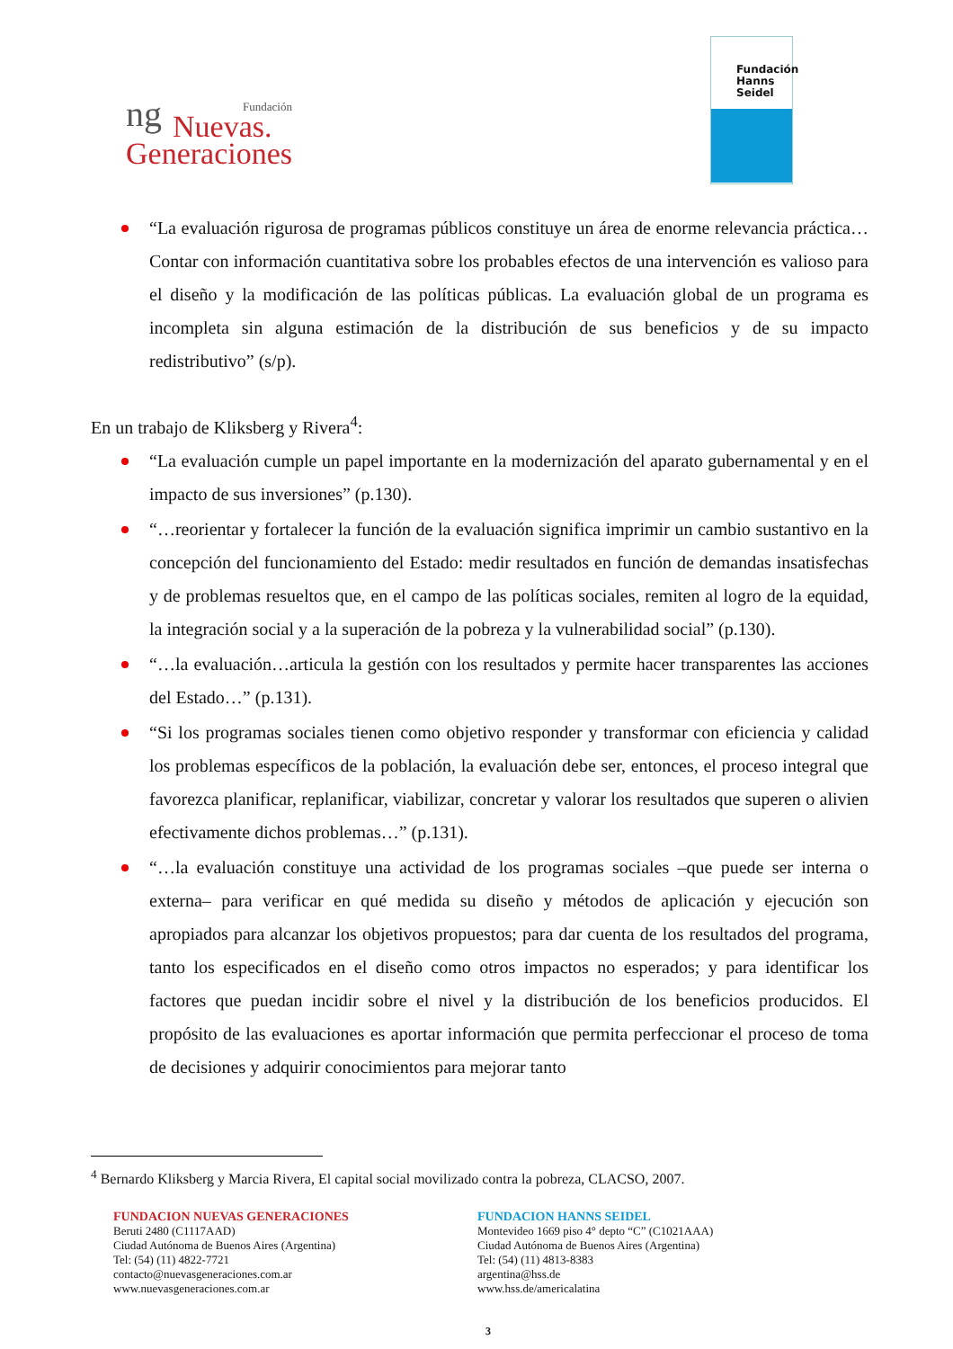ng
Fundación
Nuevas.
Generaciones
Fundación
Hanns
Seidel
“La evaluación rigurosa de programas públicos constituye un área de enorme relevancia práctica…Contar con información cuantitativa sobre los probables efectos de una intervención es valioso para el diseño y la modificación de las políticas públicas. La evaluación global de un programa es incompleta sin alguna estimación de la distribución de sus beneficios y de su impacto redistributivo” (s/p).
En un trabajo de Kliksberg y Rivera<sup>4</sup>:
“La evaluación cumple un papel importante en la modernización del aparato gubernamental y en el impacto de sus inversiones” (p.130).
“…reorientar y fortalecer la función de la evaluación significa imprimir un cambio sustantivo en la concepción del funcionamiento del Estado: medir resultados en función de demandas insatisfechas y de problemas resueltos que, en el campo de las políticas sociales, remiten al logro de la equidad, la integración social y a la superación de la pobreza y la vulnerabilidad social” (p.130).
“…la evaluación…articula la gestión con los resultados y permite hacer transparentes las acciones del Estado…” (p.131).
“Si los programas sociales tienen como objetivo responder y transformar con eficiencia y calidad los problemas específicos de la población, la evaluación debe ser, entonces, el proceso integral que favorezca planificar, replanificar, viabilizar, concretar y valorar los resultados que superen o alivien efectivamente dichos problemas…” (p.131).
“…la evaluación constituye una actividad de los programas sociales –que puede ser interna o externa– para verificar en qué medida su diseño y métodos de aplicación y ejecución son apropiados para alcanzar los objetivos propuestos; para dar cuenta de los resultados del programa, tanto los especificados en el diseño como otros impactos no esperados; y para identificar los factores que puedan incidir sobre el nivel y la distribución de los beneficios producidos. El propósito de las evaluaciones es aportar información que permita perfeccionar el proceso de toma de decisiones y adquirir conocimientos para mejorar tanto
<sup>4</sup> Bernardo Kliksberg y Marcia Rivera, El capital social movilizado contra la pobreza, CLACSO, 2007.
FUNDACION NUEVAS GENERACIONES
Beruti 2480 (C1117AAD)
Ciudad Autónoma de Buenos Aires (Argentina)
Tel: (54) (11) 4822-7721
contacto@nuevasgeneraciones.com.ar
www.nuevasgeneraciones.com.ar
FUNDACION HANNS SEIDEL
Montevideo 1669 piso 4° depto “C” (C1021AAA)
Ciudad Autónoma de Buenos Aires (Argentina)
Tel: (54) (11) 4813-8383
argentina@hss.de
www.hss.de/americalatina
3